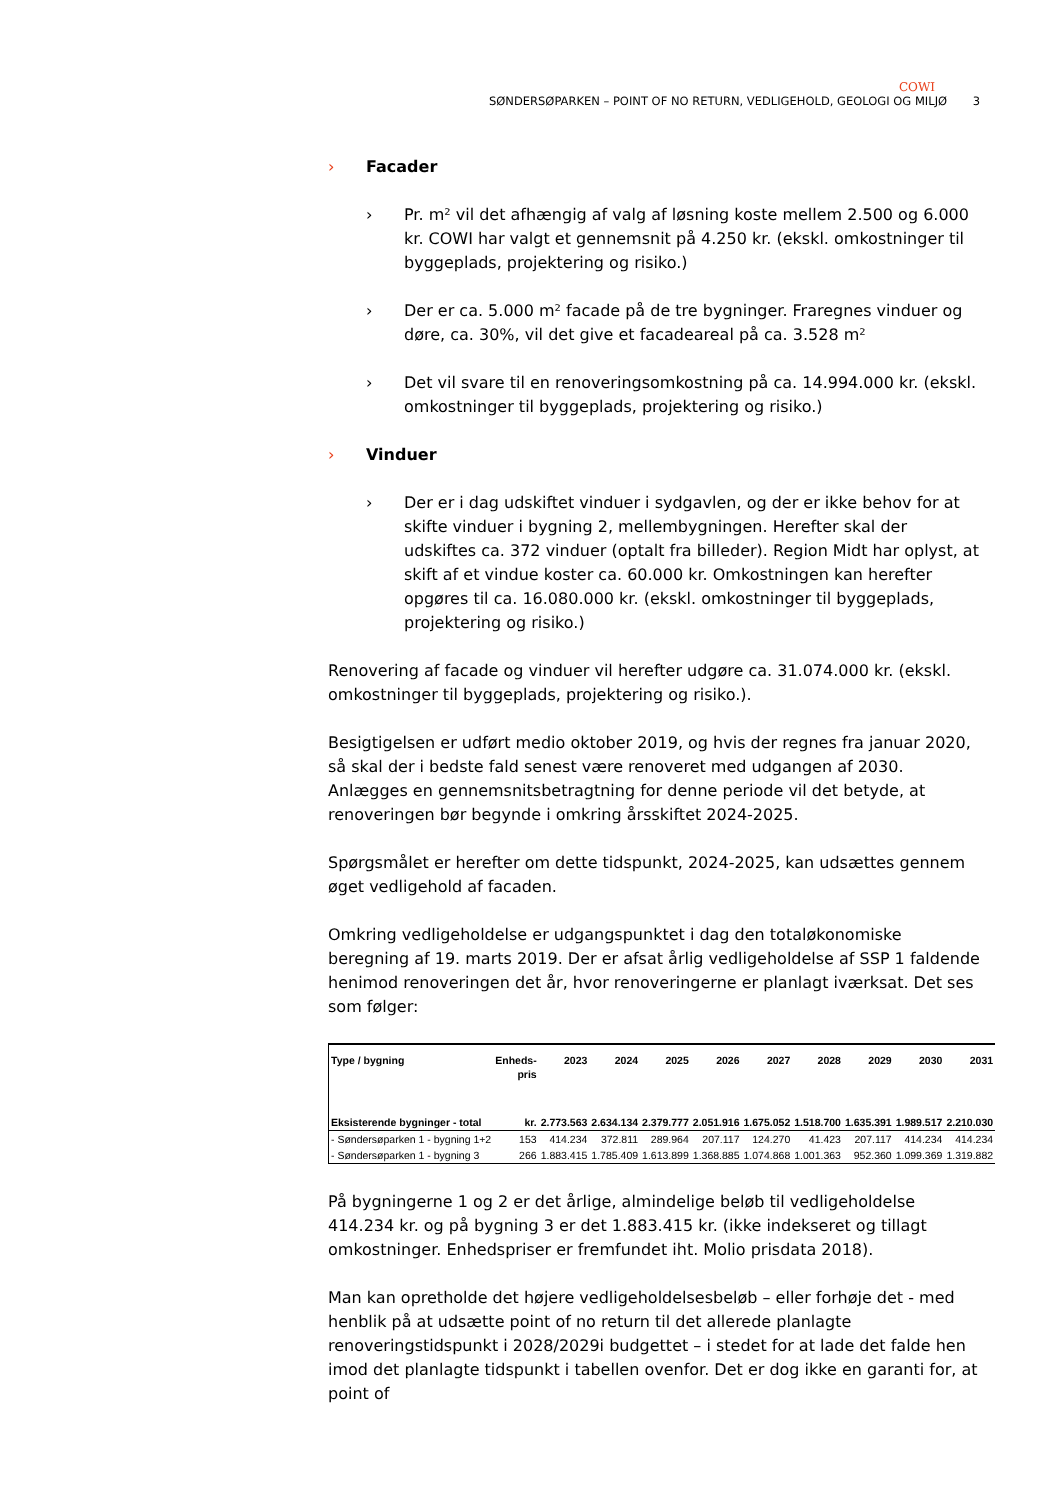COWI
SØNDERSØPARKEN – POINT OF NO RETURN, VEDLIGEHOLD, GEOLOGI OG MILJØ 3
› Facader
› Pr. m² vil det afhængig af valg af løsning koste mellem 2.500 og 6.000 kr. COWI har valgt et gennemsnit på 4.250 kr. (ekskl. omkostninger til byggeplads, projektering og risiko.)
› Der er ca. 5.000 m² facade på de tre bygninger. Fraregnes vinduer og døre, ca. 30%, vil det give et facadeareal på ca. 3.528 m²
› Det vil svare til en renoveringsomkostning på ca. 14.994.000 kr. (ekskl. omkostninger til byggeplads, projektering og risiko.)
› Vinduer
› Der er i dag udskiftet vinduer i sydgavlen, og der er ikke behov for at skifte vinduer i bygning 2, mellembygningen. Herefter skal der udskiftes ca. 372 vinduer (optalt fra billeder). Region Midt har oplyst, at skift af et vindue koster ca. 60.000 kr. Omkostningen kan herefter opgøres til ca. 16.080.000 kr. (ekskl. omkostninger til byggeplads, projektering og risiko.)
Renovering af facade og vinduer vil herefter udgøre ca. 31.074.000 kr. (ekskl. omkostninger til byggeplads, projektering og risiko.).
Besigtigelsen er udført medio oktober 2019, og hvis der regnes fra januar 2020, så skal der i bedste fald senest være renoveret med udgangen af 2030. Anlægges en gennemsnitsbetragtning for denne periode vil det betyde, at renoveringen bør begynde i omkring årsskiftet 2024-2025.
Spørgsmålet er herefter om dette tidspunkt, 2024-2025, kan udsættes gennem øget vedligehold af facaden.
Omkring vedligeholdelse er udgangspunktet i dag den totaløkonomiske beregning af 19. marts 2019. Der er afsat årlig vedligeholdelse af SSP 1 faldende henimod renoveringen det år, hvor renoveringerne er planlagt iværksat. Det ses som følger:
| Type / bygning | Enheds- pris | 2023 | 2024 | 2025 | 2026 | 2027 | 2028 | 2029 | 2030 | 2031 |
| --- | --- | --- | --- | --- | --- | --- | --- | --- | --- | --- |
| Eksisterende bygninger - total | kr. | 2.773.563 | 2.634.134 | 2.379.777 | 2.051.916 | 1.675.052 | 1.518.700 | 1.635.391 | 1.989.517 | 2.210.030 |
| - Søndersøparken 1 - bygning 1+2 | 153 | 414.234 | 372.811 | 289.964 | 207.117 | 124.270 | 41.423 | 207.117 | 414.234 | 414.234 |
| - Søndersøparken 1 - bygning 3 | 266 | 1.883.415 | 1.785.409 | 1.613.899 | 1.368.885 | 1.074.868 | 1.001.363 | 952.360 | 1.099.369 | 1.319.882 |
På bygningerne 1 og 2 er det årlige, almindelige beløb til vedligeholdelse 414.234 kr. og på bygning 3 er det 1.883.415 kr. (ikke indekseret og tillagt omkostninger. Enhedspriser er fremfundet iht. Molio prisdata 2018).
Man kan opretholde det højere vedligeholdelsesbeløb – eller forhøje det - med henblik på at udsætte point of no return til det allerede planlagte renoveringstidspunkt i 2028/2029i budgettet – i stedet for at lade det falde hen imod det planlagte tidspunkt i tabellen ovenfor. Det er dog ikke en garanti for, at point of